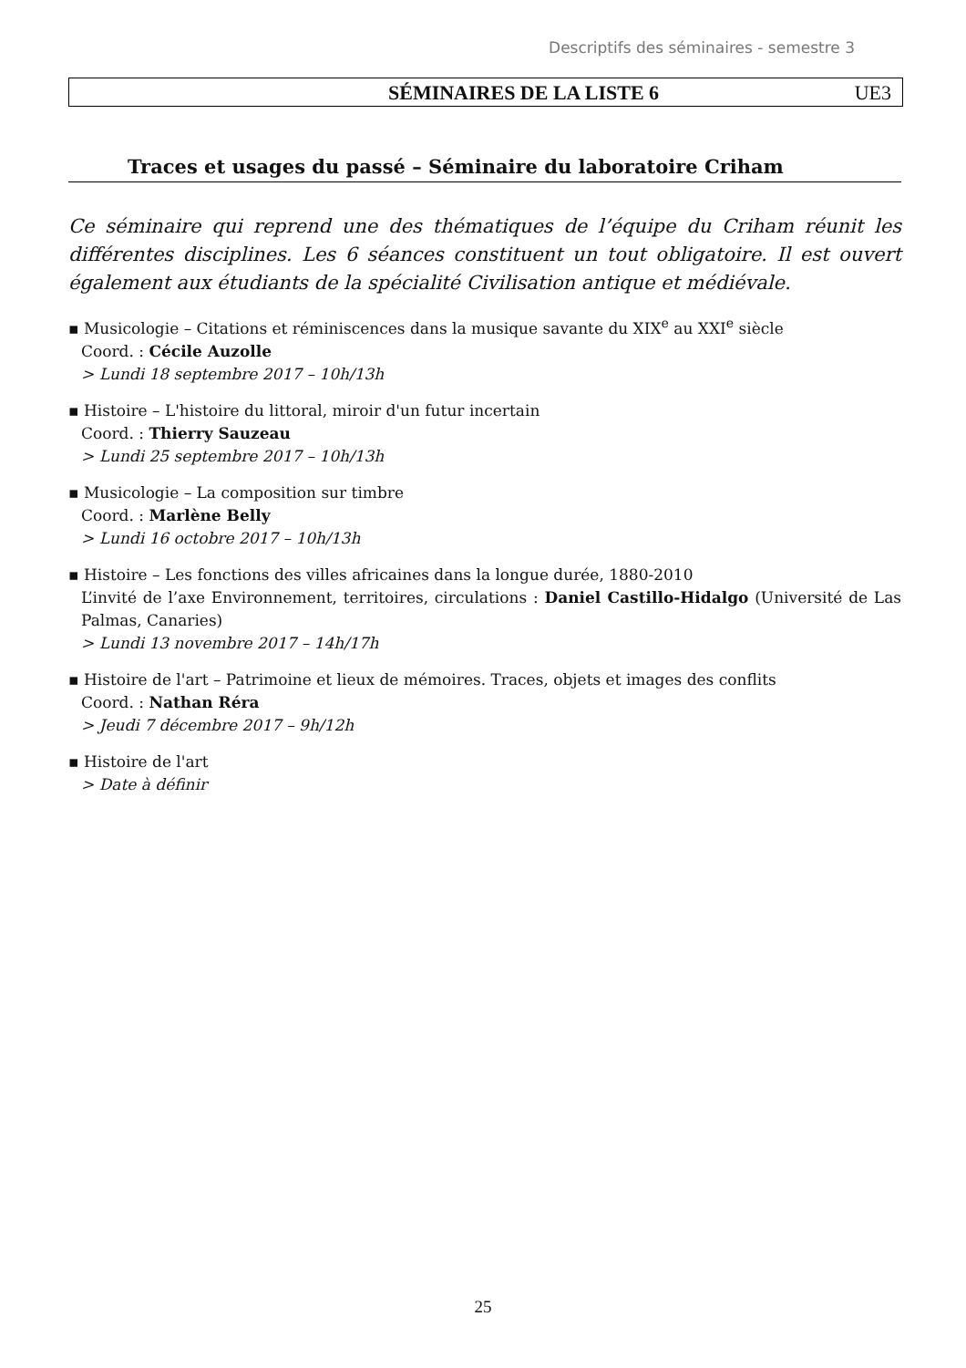Descriptifs des séminaires - semestre 3
SÉMINAIRES DE LA LISTE 6 UE3
Traces et usages du passé – Séminaire du laboratoire Criham
Ce séminaire qui reprend une des thématiques de l’équipe du Criham réunit les différentes disciplines. Les 6 séances constituent un tout obligatoire. Il est ouvert également aux étudiants de la spécialité Civilisation antique et médiévale.
▪ Musicologie – Citations et réminiscences dans la musique savante du XIX<sup>e</sup> au XXI<sup>e</sup> siècle
Coord. : Cécile Auzolle
> Lundi 18 septembre 2017 – 10h/13h
▪ Histoire – L'histoire du littoral, miroir d'un futur incertain
Coord. : Thierry Sauzeau
> Lundi 25 septembre 2017 – 10h/13h
▪ Musicologie – La composition sur timbre
Coord. : Marlène Belly
> Lundi 16 octobre 2017 – 10h/13h
▪ Histoire – Les fonctions des villes africaines dans la longue durée, 1880-2010
L’invité de l’axe Environnement, territoires, circulations : Daniel Castillo-Hidalgo (Université de Las Palmas, Canaries)
> Lundi 13 novembre 2017 – 14h/17h
▪ Histoire de l'art – Patrimoine et lieux de mémoires. Traces, objets et images des conflits
Coord. : Nathan Réra
> Jeudi 7 décembre 2017 – 9h/12h
▪ Histoire de l'art
> Date à définir
25